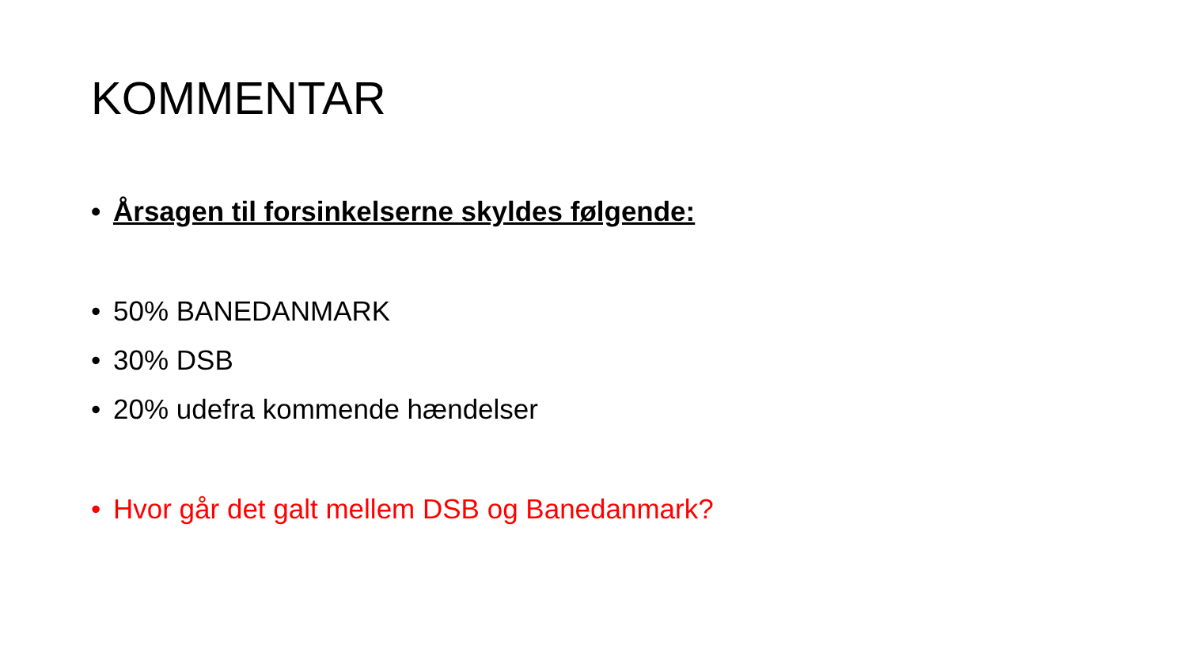KOMMENTAR
• Årsagen til forsinkelserne skyldes følgende:
• 50% BANEDANMARK
• 30% DSB
• 20% udefra kommende hændelser
• Hvor går det galt mellem DSB og Banedanmark?